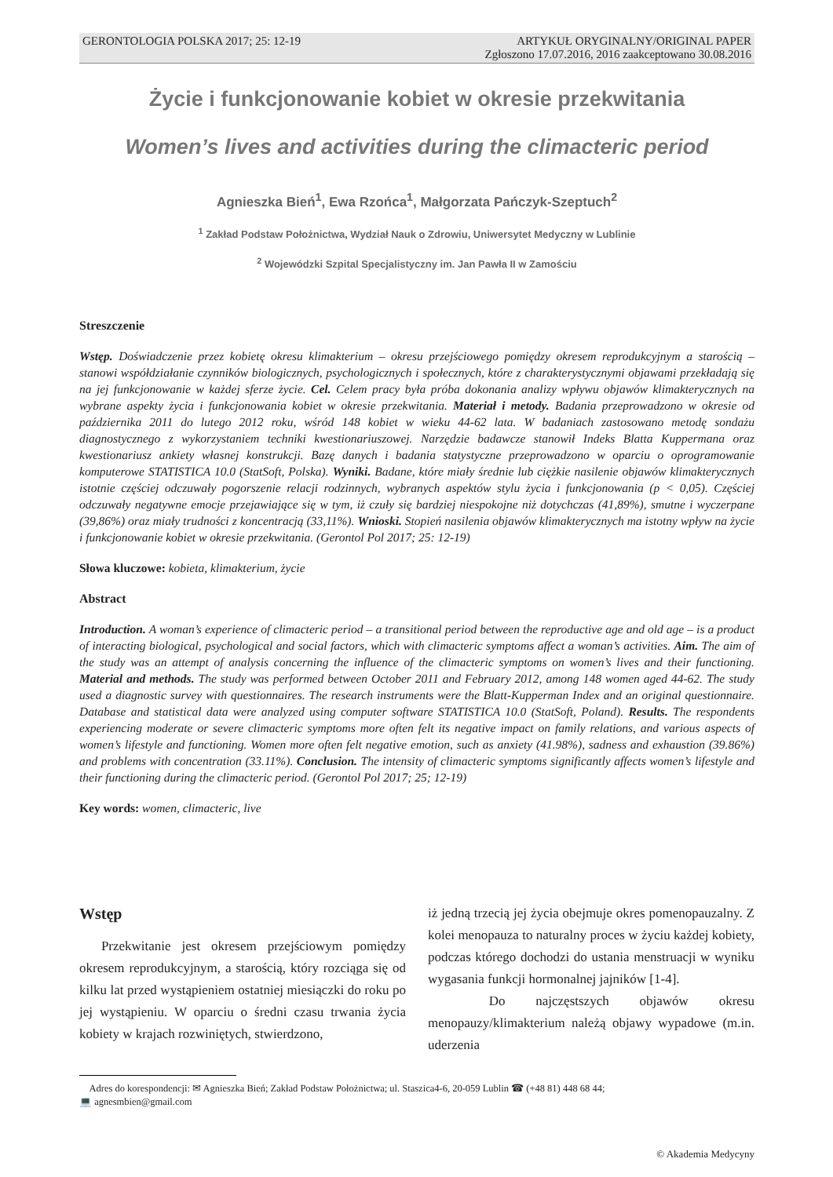GERONTOLOGIA POLSKA 2017; 25: 12-19 ARTYKUŁ ORYGINALNY/ORIGINAL PAPER
Zgłoszono 17.07.2016, 2016 zaakceptowano 30.08.2016
Życie i funkcjonowanie kobiet w okresie przekwitania
Women’s lives and activities during the climacteric period
Agnieszka Bień<sup>1</sup>, Ewa Rzońca<sup>1</sup>, Małgorzata Pańczyk-Szeptuch<sup>2</sup>
<sup>1</sup> Zakład Podstaw Położnictwa, Wydział Nauk o Zdrowiu, Uniwersytet Medyczny w Lublinie
<sup>2</sup> Wojewódzki Szpital Specjalistyczny im. Jan Pawła II w Zamościu
Streszczenie
Wstęp. Doświadczenie przez kobietę okresu klimakterium – okresu przejściowego pomiędzy okresem reprodukcyjnym a starością – stanowi współdziałanie czynników biologicznych, psychologicznych i społecznych, które z charakterystycznymi objawami przekładają się na jej funkcjonowanie w każdej sferze życie. Cel. Celem pracy była próba dokonania analizy wpływu objawów klimakterycznych na wybrane aspekty życia i funkcjonowania kobiet w okresie przekwitania. Materiał i metody. Badania przeprowadzono w okresie od października 2011 do lutego 2012 roku, wśród 148 kobiet w wieku 44-62 lata. W badaniach zastosowano metodę sondażu diagnostycznego z wykorzystaniem techniki kwestionariuszowej. Narzędzie badawcze stanowił Indeks Blatta Kuppermana oraz kwestionariusz ankiety własnej konstrukcji. Bazę danych i badania statystyczne przeprowadzono w oparciu o oprogramowanie komputerowe STATISTICA 10.0 (StatSoft, Polska). Wyniki. Badane, które miały średnie lub ciężkie nasilenie objawów klimakterycznych istotnie częściej odczuwały pogorszenie relacji rodzinnych, wybranych aspektów stylu życia i funkcjonowania (p < 0,05). Częściej odczuwały negatywne emocje przejawiające się w tym, iż czuły się bardziej niespokojne niż dotychczas (41,89%), smutne i wyczerpane (39,86%) oraz miały trudności z koncentracją (33,11%). Wnioski. Stopień nasilenia objawów klimakterycznych ma istotny wpływ na życie i funkcjonowanie kobiet w okresie przekwitania. (Gerontol Pol 2017; 25: 12-19)
Słowa kluczowe: kobieta, klimakterium, życie
Abstract
Introduction. A woman’s experience of climacteric period – a transitional period between the reproductive age and old age – is a product of interacting biological, psychological and social factors, which with climacteric symptoms affect a woman’s activities. Aim. The aim of the study was an attempt of analysis concerning the influence of the climacteric symptoms on women’s lives and their functioning. Material and methods. The study was performed between October 2011 and February 2012, among 148 women aged 44-62. The study used a diagnostic survey with questionnaires. The research instruments were the Blatt-Kupperman Index and an original questionnaire. Database and statistical data were analyzed using computer software STATISTICA 10.0 (StatSoft, Poland). Results. The respondents experiencing moderate or severe climacteric symptoms more often felt its negative impact on family relations, and various aspects of women’s lifestyle and functioning. Women more often felt negative emotion, such as anxiety (41.98%), sadness and exhaustion (39.86%) and problems with concentration (33.11%). Conclusion. The intensity of climacteric symptoms significantly affects women’s lifestyle and their functioning during the climacteric period. (Gerontol Pol 2017; 25; 12-19)
Key words: women, climacteric, live
Wstęp
Przekwitanie jest okresem przejściowym pomiędzy okresem reprodukcyjnym, a starością, który rozciąga się od kilku lat przed wystąpieniem ostatniej miesiączki do roku po jej wystąpieniu. W oparciu o średni czasu trwania życia kobiety w krajach rozwiniętych, stwierdzono,
iż jedną trzecią jej życia obejmuje okres pomenopauzalny. Z kolei menopauza to naturalny proces w życiu każdej kobiety, podczas którego dochodzi do ustania menstruacji w wyniku wygasania funkcji hormonalnej jajników [1-4].
Do najczęstszych objawów okresu menopauzy/klimakterium należą objawy wypadowe (m.in. uderzenia
Adres do korespondencji: ✉ Agnieszka Bień; Zakład Podstaw Położnictwa; ul. Staszica4-6, 20-059 Lublin ☎ (+48 81) 448 68 44;
💻 agnesmbien@gmail.com
© Akademia Medycyny